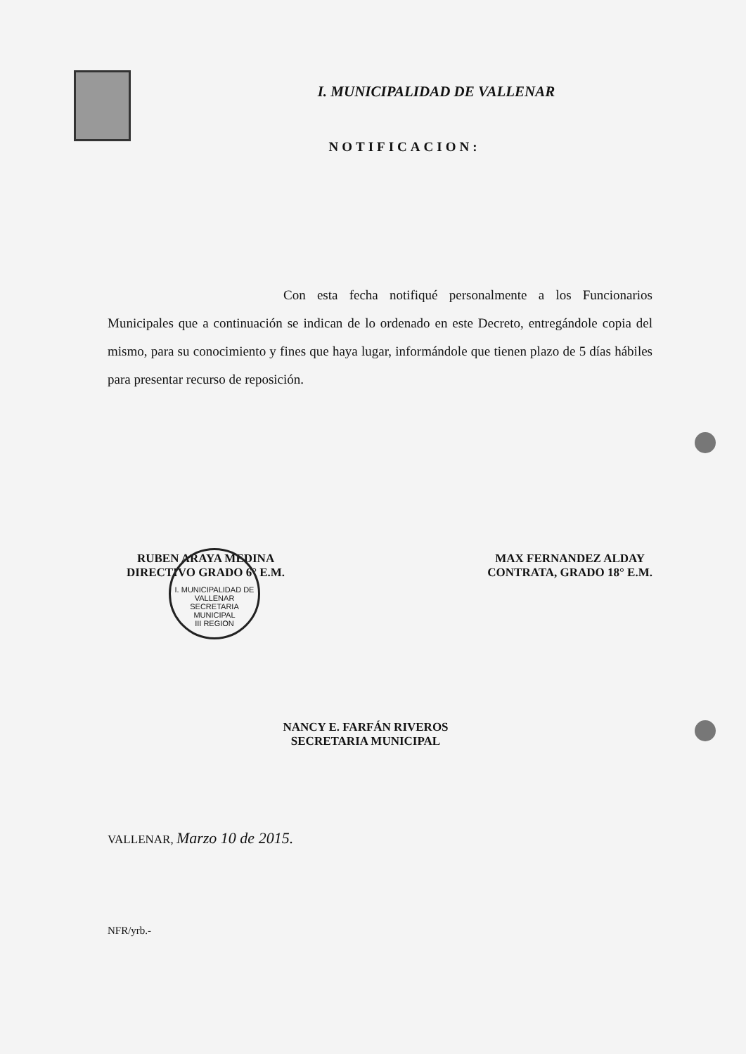I. MUNICIPALIDAD DE VALLENAR
NOTIFICACION:
Con esta fecha notifiqué personalmente a los Funcionarios Municipales que a continuación se indican de lo ordenado en este Decreto, entregándole copia del mismo, para su conocimiento y fines que haya lugar, informándole que tienen plazo de 5 días hábiles para presentar recurso de reposición.
RUBEN ARAYA MEDINA
DIRECTIVO GRADO 6° E.M.
MAX FERNANDEZ ALDAY
CONTRATA, GRADO 18° E.M.
I. MUNICIPALIDAD DE VALLENAR
SECRETARIA MUNICIPAL
III REGION
NANCY E. FARFÁN RIVEROS
SECRETARIA MUNICIPAL
VALLENAR, Marzo 10 de 2015.
NFR/yrb.-